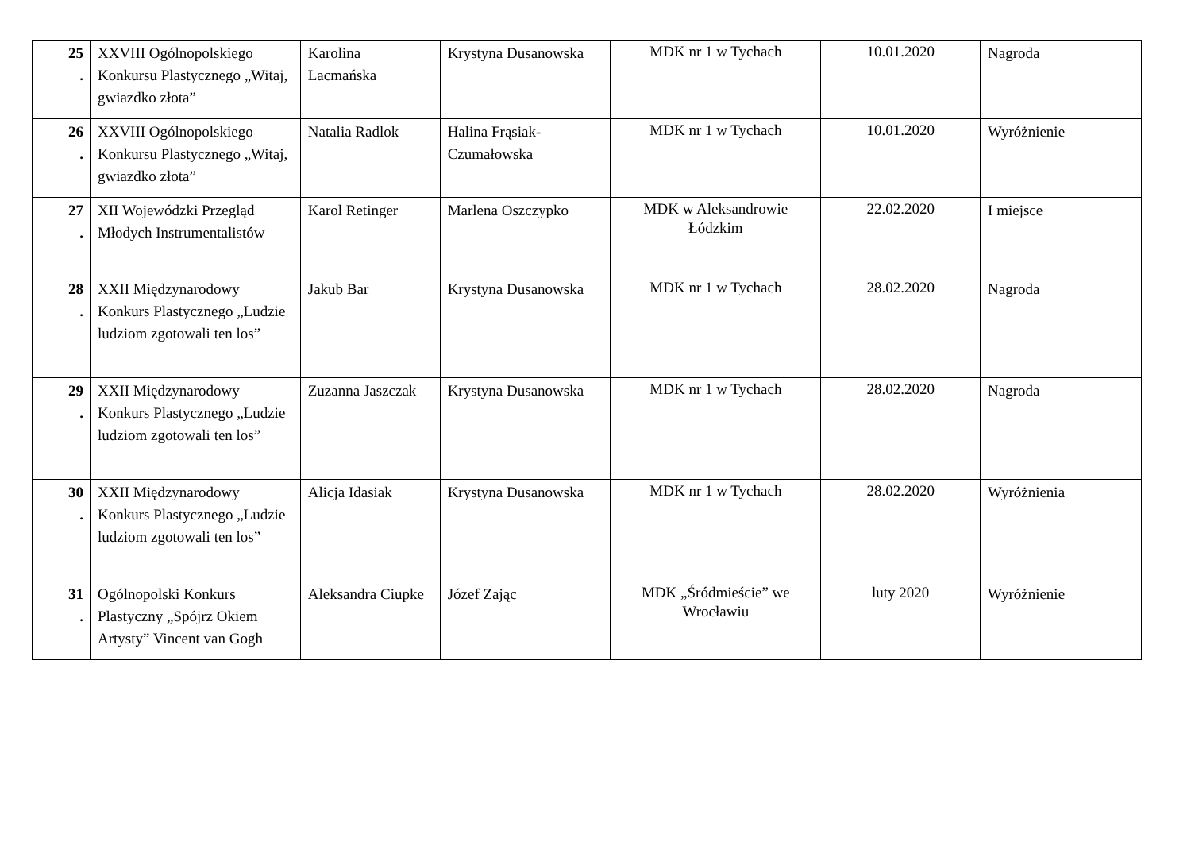| 25 . | XXVIII Ogólnopolskiego Konkursu Plastycznego „Witaj, gwiazdko złota” | Karolina Lacmańska | Krystyna Dusanowska | MDK nr 1 w Tychach | 10.01.2020 | Nagroda |
| 26 . | XXVIII Ogólnopolskiego Konkursu Plastycznego „Witaj, gwiazdko złota” | Natalia Radlok | Halina Frąsiak-Czumałowska | MDK nr 1 w Tychach | 10.01.2020 | Wyróżnienie |
| 27 . | XII Wojewódzki Przegląd Młodych Instrumentalistów | Karol Retinger | Marlena Oszczypko | MDK w Aleksandrowie Łódzkim | 22.02.2020 | I miejsce |
| 28 . | XXII Międzynarodowy Konkurs Plastycznego „Ludzie ludziom zgotowali ten los” | Jakub Bar | Krystyna Dusanowska | MDK nr 1 w Tychach | 28.02.2020 | Nagroda |
| 29 . | XXII Międzynarodowy Konkurs Plastycznego „Ludzie ludziom zgotowali ten los” | Zuzanna Jaszczak | Krystyna Dusanowska | MDK nr 1 w Tychach | 28.02.2020 | Nagroda |
| 30 . | XXII Międzynarodowy Konkurs Plastycznego „Ludzie ludziom zgotowali ten los” | Alicja Idasiak | Krystyna Dusanowska | MDK nr 1 w Tychach | 28.02.2020 | Wyróżnienia |
| 31 . | Ogólnopolski Konkurs Plastyczny „Spójrz Okiem Artysty” Vincent van Gogh | Aleksandra Ciupke | Józef Zając | MDK „Śródmieście” we Wrocławiu | luty 2020 | Wyróżnienie |